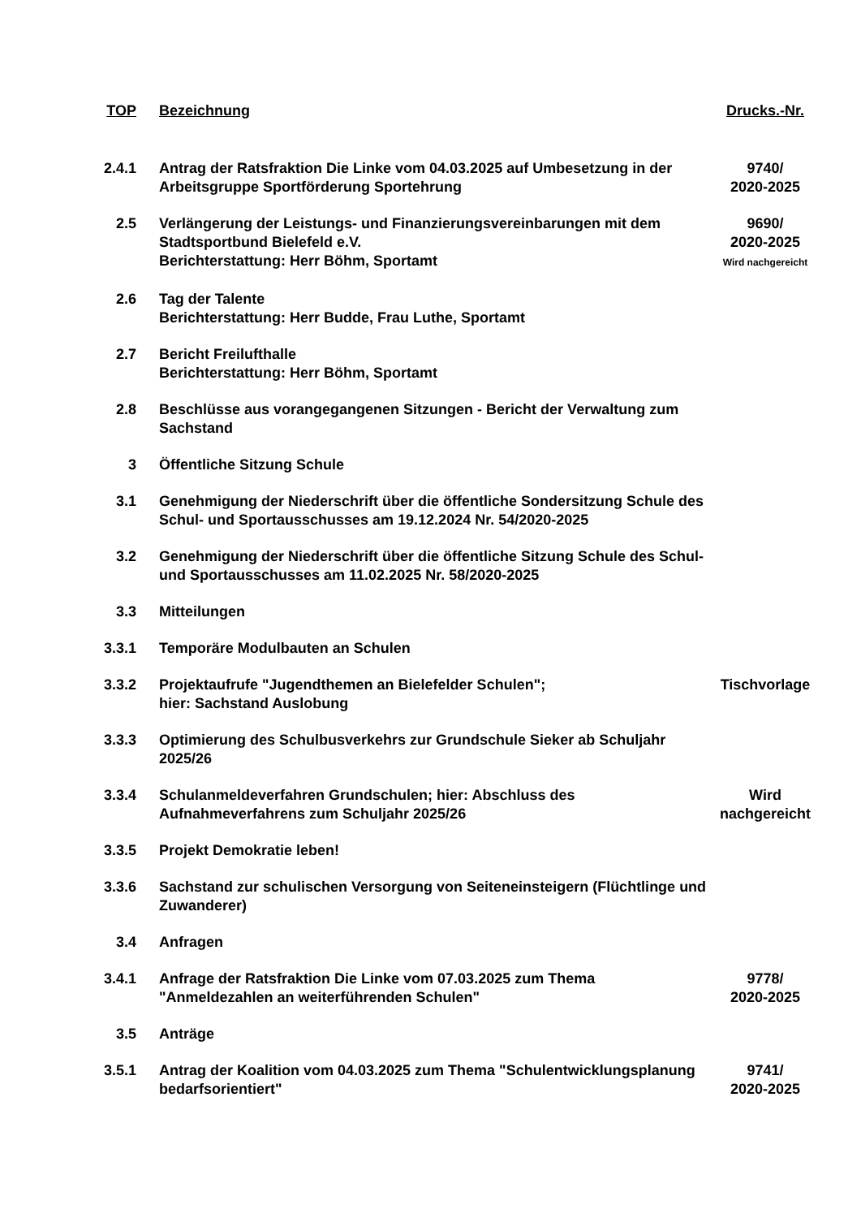| TOP | Bezeichnung | Drucks.-Nr. |
| --- | --- | --- |
| 2.4.1 | Antrag der Ratsfraktion Die Linke vom 04.03.2025 auf Umbesetzung in der Arbeitsgruppe Sportförderung Sportehrung | 9740/ 2020-2025 |
| 2.5 | Verlängerung der Leistungs- und Finanzierungsvereinbarungen mit dem Stadtsportbund Bielefeld e.V. Berichterstattung: Herr Böhm, Sportamt | 9690/ 2020-2025 Wird nachgereicht |
| 2.6 | Tag der Talente Berichterstattung: Herr Budde, Frau Luthe, Sportamt | |
| 2.7 | Bericht Freilufthalle Berichterstattung: Herr Böhm, Sportamt | |
| 2.8 | Beschlüsse aus vorangegangenen Sitzungen - Bericht der Verwaltung zum Sachstand | |
| 3 | Öffentliche Sitzung Schule | |
| 3.1 | Genehmigung der Niederschrift über die öffentliche Sondersitzung Schule des Schul- und Sportausschusses am 19.12.2024 Nr. 54/2020-2025 | |
| 3.2 | Genehmigung der Niederschrift über die öffentliche Sitzung Schule des Schul- und Sportausschusses am 11.02.2025 Nr. 58/2020-2025 | |
| 3.3 | Mitteilungen | |
| 3.3.1 | Temporäre Modulbauten an Schulen | |
| 3.3.2 | Projektaufrufe "Jugendthemen an Bielefelder Schulen"; hier: Sachstand Auslobung | Tischvorlage |
| 3.3.3 | Optimierung des Schulbusverkehrs zur Grundschule Sieker ab Schuljahr 2025/26 | |
| 3.3.4 | Schulanmeldeverfahren Grundschulen; hier: Abschluss des Aufnahmeverfahrens zum Schuljahr 2025/26 | Wird nachgereicht |
| 3.3.5 | Projekt Demokratie leben! | |
| 3.3.6 | Sachstand zur schulischen Versorgung von Seiteneinsteigern (Flüchtlinge und Zuwanderer) | |
| 3.4 | Anfragen | |
| 3.4.1 | Anfrage der Ratsfraktion Die Linke vom 07.03.2025 zum Thema "Anmeldezahlen an weiterführenden Schulen" | 9778/ 2020-2025 |
| 3.5 | Anträge | |
| 3.5.1 | Antrag der Koalition vom 04.03.2025 zum Thema "Schulentwicklungsplanung bedarfsorientiert" | 9741/ 2020-2025 |